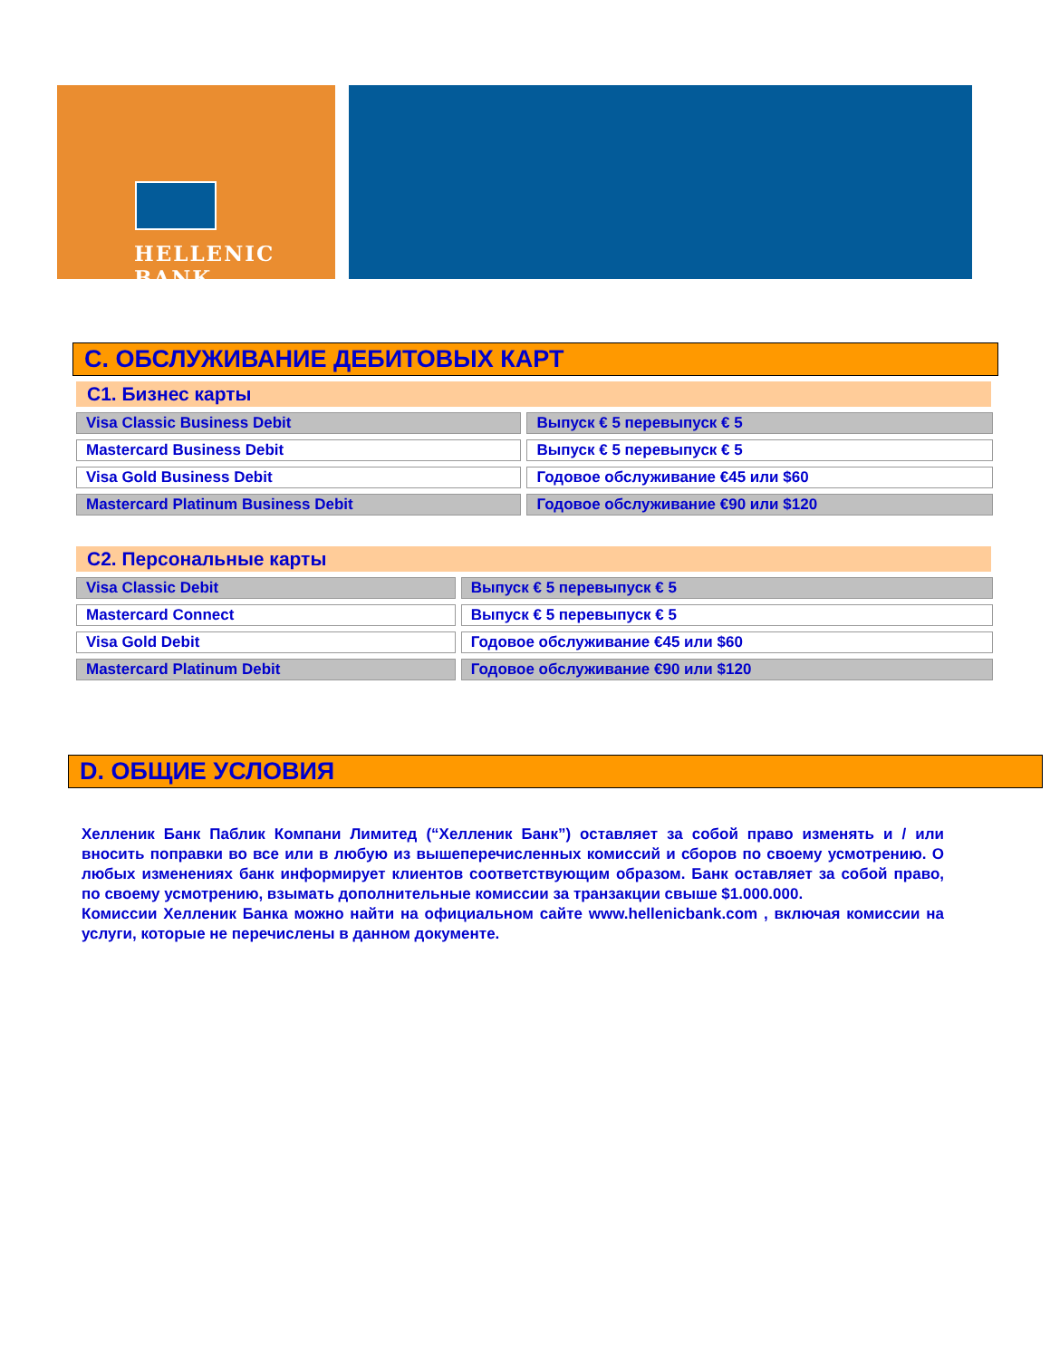HELLENIC BANK
C. ОБСЛУЖИВАНИЕ ДЕБИТОВЫХ КАРТ
C1. Бизнес карты
| Visa Classic Business Debit | Выпуск € 5 перевыпуск € 5 |
| Mastercard Business Debit | Выпуск € 5 перевыпуск € 5 |
| Visa Gold Business Debit | Годовое обслуживание €45 или $60 |
| Mastercard Platinum Business Debit | Годовое обслуживание €90 или $120 |
C2. Персональные карты
| Visa Classic Debit | Выпуск € 5 перевыпуск € 5 |
| Mastercard Connect | Выпуск € 5 перевыпуск € 5 |
| Visa Gold Debit | Годовое обслуживание €45 или $60 |
| Mastercard Platinum Debit | Годовое обслуживание €90 или $120 |
D. ОБЩИЕ УСЛОВИЯ
Хелленик Банк Паблик Компани Лимитед (“Хелленик Банк”) оставляет за собой право изменять и / или вносить поправки во все или в любую из вышеперечисленных комиссий и сборов по своему усмотрению. О любых изменениях банк информирует клиентов соответствующим образом. Банк оставляет за собой право, по своему усмотрению, взымать дополнительные комиссии за транзакции свыше $1.000.000.
Комиссии Хелленик Банка можно найти на официальном сайте www.hellenicbank.com , включая комиссии на услуги, которые не перечислены в данном документе.